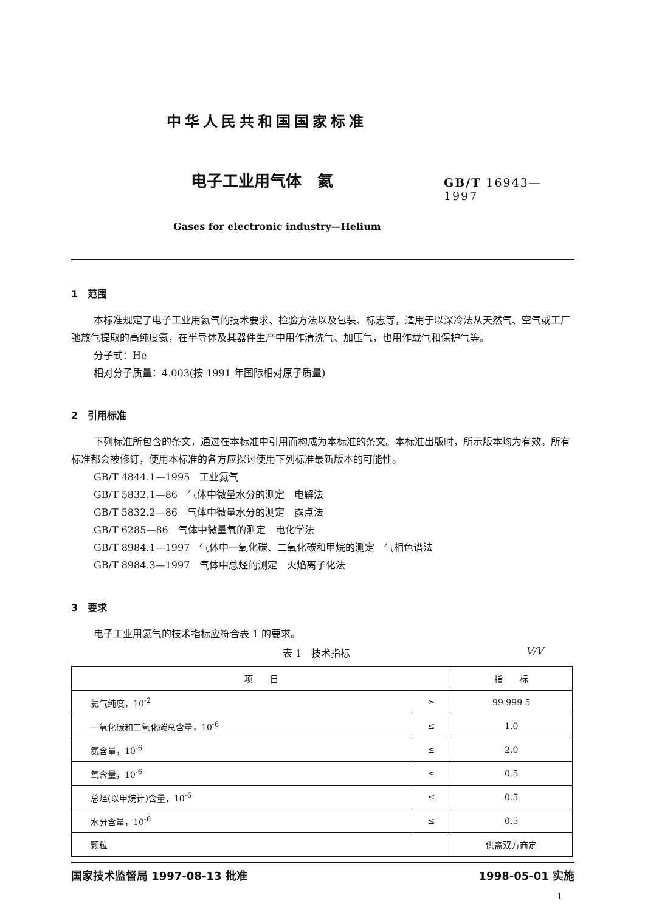中华人民共和国国家标准
电子工业用气体　氦
GB/T 16943—1997
Gases for electronic industry—Helium
1　范围
本标准规定了电子工业用氦气的技术要求、检验方法以及包装、标志等，适用于以深冷法从天然气、空气或工厂弛放气提取的高纯度氦，在半导体及其器件生产中用作清洗气、加压气，也用作载气和保护气等。
分子式：He
相对分子质量：4.003(按 1991 年国际相对原子质量)
2　引用标准
下列标准所包含的条文，通过在本标准中引用而构成为本标准的条文。本标准出版时，所示版本均为有效。所有标准都会被修订，使用本标准的各方应探讨使用下列标准最新版本的可能性。
GB/T 4844.1—1995　工业氦气
GB/T 5832.1—86　气体中微量水分的测定　电解法
GB/T 5832.2—86　气体中微量水分的测定　露点法
GB/T 6285—86　气体中微量氧的测定　电化学法
GB/T 8984.1—1997　气体中一氧化碳、二氧化碳和甲烷的测定　气相色谱法
GB/T 8984.3—1997　气体中总烃的测定　火焰离子化法
3　要求
电子工业用氦气的技术指标应符合表 1 的要求。
表 1　技术指标 V/V
| 项 目 | | 指 标 |
| --- | --- | --- |
| 氦气纯度，10<sup>-2</sup> | ≥ | 99.999 5 |
| 一氧化碳和二氧化碳总含量，10<sup>-6</sup> | ≤ | 1.0 |
| 氮含量，10<sup>-6</sup> | ≤ | 2.0 |
| 氧含量，10<sup>-6</sup> | ≤ | 0.5 |
| 总烃(以甲烷计)含量，10<sup>-6</sup> | ≤ | 0.5 |
| 水分含量，10<sup>-6</sup> | ≤ | 0.5 |
| 颗粒 | | 供需双方商定 |
国家技术监督局 1997-08-13 批准 1998-05-01 实施
1